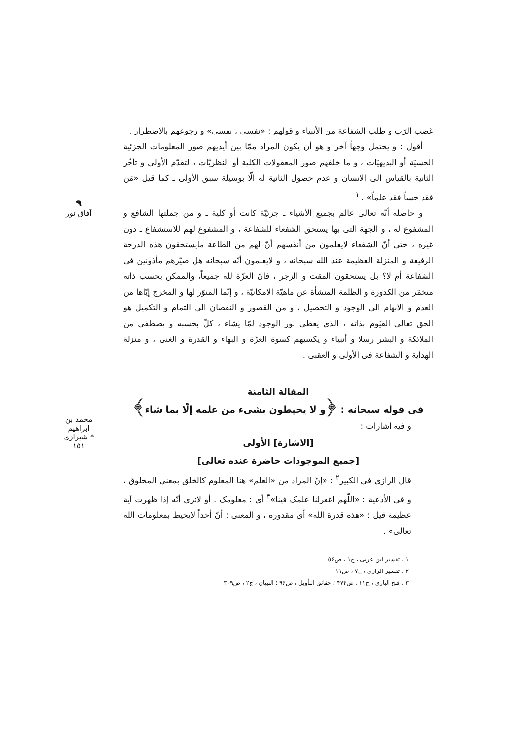٩
آفاق نور
محمد بن ابراهیم شیرازی *
١٥١
غضب الرّب و طلب الشفاعة من الأنبياء و قولهم : «نفسى ، نفسى» و رجوعهم بالاضطرار .
أقول : و يحتمل وجهاً آخر و هو أن يكون المراد ممّا بين أيديهم صور المعلومات الجزئية الحسيّة أو البديهيّات ، و ما خلفهم صور المعقولات الكلية أو النظريّات ، لتقدّم الأولى و تأخّر الثانية بالقياس الى الانسان و عدم حصول الثانية له الّا بوسيلة سبق الأولى ـ كما قيل «مَن فقد حساً فقد علماً» . <sup>١</sup>
و حاصله أنّه تعالى عالم بجميع الأشياء ـ جزئيّة كانت أو كلية ـ و من جملتها الشافع و المشفوع له ، و الجهة التى بها يستحق الشفعاء للشفاعة ، و المشفوع لهم للاستشفاع ـ دون غيره ، حتى أنّ الشفعاء لايعلمون من أنفسهم أنّ لهم من الطاعة مايستحقون هذه الدرجة الرفيعة و المنزلة العظيمة عند الله سبحانه ، و لايعلمون أنّه سبحانه هل صيّرهم مأذونين فى الشفاعة أم لا؟ بل يستحقون المقت و الزجر ، فانّ العزّة لله جميعاً، والممكن بحسب ذاته متخمّر من الكدورة و الظلمة المنشأة عن ماهيّة الامكانيّة ، و إنّما المنوّر لها و المخرج إيّاها من العدم و الابهام الى الوجود و التحصيل ، و من القصور و النقصان الى التمام و التكميل هو الحق تعالى القيّوم بذاته ، الذى يعطى نور الوجود لمّا يشاء ، كلّ بحسبه و يصطفى من الملائكة و البشر رسلا و أنبياء و يكسيهم كسوة العزّة و البهاء و القدرة و الغنى ، و منزلة الهداية و الشفاعة فى الأولى و العقبى .
المقالة الثامنة
فى قوله سبحانه : ﴿و لا يحيطون بشىء من علمه إلّا بما شاء﴾
و فيه اشارات :
[الاشارة] الأولى
[جميع الموجودات حاضرة عنده تعالى]
قال الرازى فى الكبير<sup>٢</sup> : «إنّ المراد من «العلم» هنا المعلوم كالخلق بمعنى المخلوق ، و فى الأدعية : «اللّهم اغفرلنا علمک فينا»<sup>٣</sup> أى : معلومک . أو لاترى أنّه إذا ظهرت آية عظيمة قيل : «هذه قدرة الله» أى مقدوره ، و المعنى : أنّ أحداً لايحيط بمعلومات الله تعالى» .
١ . تفسير ابن عربى ، ج١ ، ص٥۶
٢ . تفسير الرازى ، ج٧ ، ص١١
٣ . فتح البارى ، ج١١ ، ص۴٧۴ ؛ حقائق التأويل ، ص٩۶ ؛ التبيان ، ج٢ ، ص٣٠٩